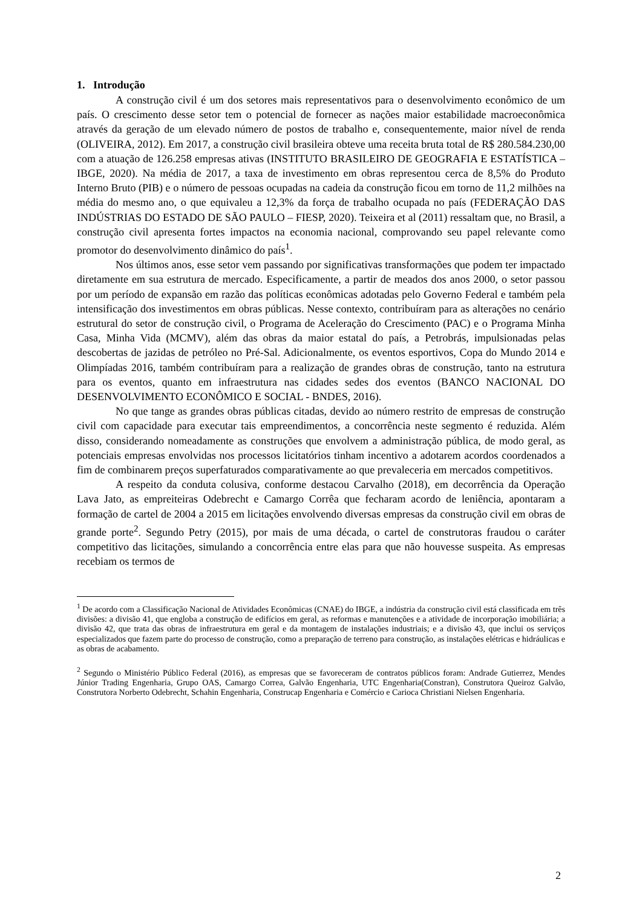1. Introdução
A construção civil é um dos setores mais representativos para o desenvolvimento econômico de um país. O crescimento desse setor tem o potencial de fornecer as nações maior estabilidade macroeconômica através da geração de um elevado número de postos de trabalho e, consequentemente, maior nível de renda (OLIVEIRA, 2012). Em 2017, a construção civil brasileira obteve uma receita bruta total de R$ 280.584.230,00 com a atuação de 126.258 empresas ativas (INSTITUTO BRASILEIRO DE GEOGRAFIA E ESTATÍSTICA – IBGE, 2020). Na média de 2017, a taxa de investimento em obras representou cerca de 8,5% do Produto Interno Bruto (PIB) e o número de pessoas ocupadas na cadeia da construção ficou em torno de 11,2 milhões na média do mesmo ano, o que equivaleu a 12,3% da força de trabalho ocupada no país (FEDERAÇÃO DAS INDÚSTRIAS DO ESTADO DE SÃO PAULO – FIESP, 2020). Teixeira et al (2011) ressaltam que, no Brasil, a construção civil apresenta fortes impactos na economia nacional, comprovando seu papel relevante como promotor do desenvolvimento dinâmico do país<sup>1</sup>.
Nos últimos anos, esse setor vem passando por significativas transformações que podem ter impactado diretamente em sua estrutura de mercado. Especificamente, a partir de meados dos anos 2000, o setor passou por um período de expansão em razão das políticas econômicas adotadas pelo Governo Federal e também pela intensificação dos investimentos em obras públicas. Nesse contexto, contribuíram para as alterações no cenário estrutural do setor de construção civil, o Programa de Aceleração do Crescimento (PAC) e o Programa Minha Casa, Minha Vida (MCMV), além das obras da maior estatal do país, a Petrobrás, impulsionadas pelas descobertas de jazidas de petróleo no Pré-Sal. Adicionalmente, os eventos esportivos, Copa do Mundo 2014 e Olimpíadas 2016, também contribuíram para a realização de grandes obras de construção, tanto na estrutura para os eventos, quanto em infraestrutura nas cidades sedes dos eventos (BANCO NACIONAL DO DESENVOLVIMENTO ECONÔMICO E SOCIAL - BNDES, 2016).
No que tange as grandes obras públicas citadas, devido ao número restrito de empresas de construção civil com capacidade para executar tais empreendimentos, a concorrência neste segmento é reduzida. Além disso, considerando nomeadamente as construções que envolvem a administração pública, de modo geral, as potenciais empresas envolvidas nos processos licitatórios tinham incentivo a adotarem acordos coordenados a fim de combinarem preços superfaturados comparativamente ao que prevaleceria em mercados competitivos.
A respeito da conduta colusiva, conforme destacou Carvalho (2018), em decorrência da Operação Lava Jato, as empreiteiras Odebrecht e Camargo Corrêa que fecharam acordo de leniência, apontaram a formação de cartel de 2004 a 2015 em licitações envolvendo diversas empresas da construção civil em obras de grande porte<sup>2</sup>. Segundo Petry (2015), por mais de uma década, o cartel de construtoras fraudou o caráter competitivo das licitações, simulando a concorrência entre elas para que não houvesse suspeita. As empresas recebiam os termos de
<sup>1</sup> De acordo com a Classificação Nacional de Atividades Econômicas (CNAE) do IBGE, a indústria da construção civil está classificada em três divisões: a divisão 41, que engloba a construção de edifícios em geral, as reformas e manutenções e a atividade de incorporação imobiliária; a divisão 42, que trata das obras de infraestrutura em geral e da montagem de instalações industriais; e a divisão 43, que inclui os serviços especializados que fazem parte do processo de construção, como a preparação de terreno para construção, as instalações elétricas e hidráulicas e as obras de acabamento.
<sup>2</sup> Segundo o Ministério Público Federal (2016), as empresas que se favoreceram de contratos públicos foram: Andrade Gutierrez, Mendes Júnior Trading Engenharia, Grupo OAS, Camargo Correa, Galvão Engenharia, UTC Engenharia(Constran), Construtora Queiroz Galvão, Construtora Norberto Odebrecht, Schahin Engenharia, Construcap Engenharia e Comércio e Carioca Christiani Nielsen Engenharia.
2